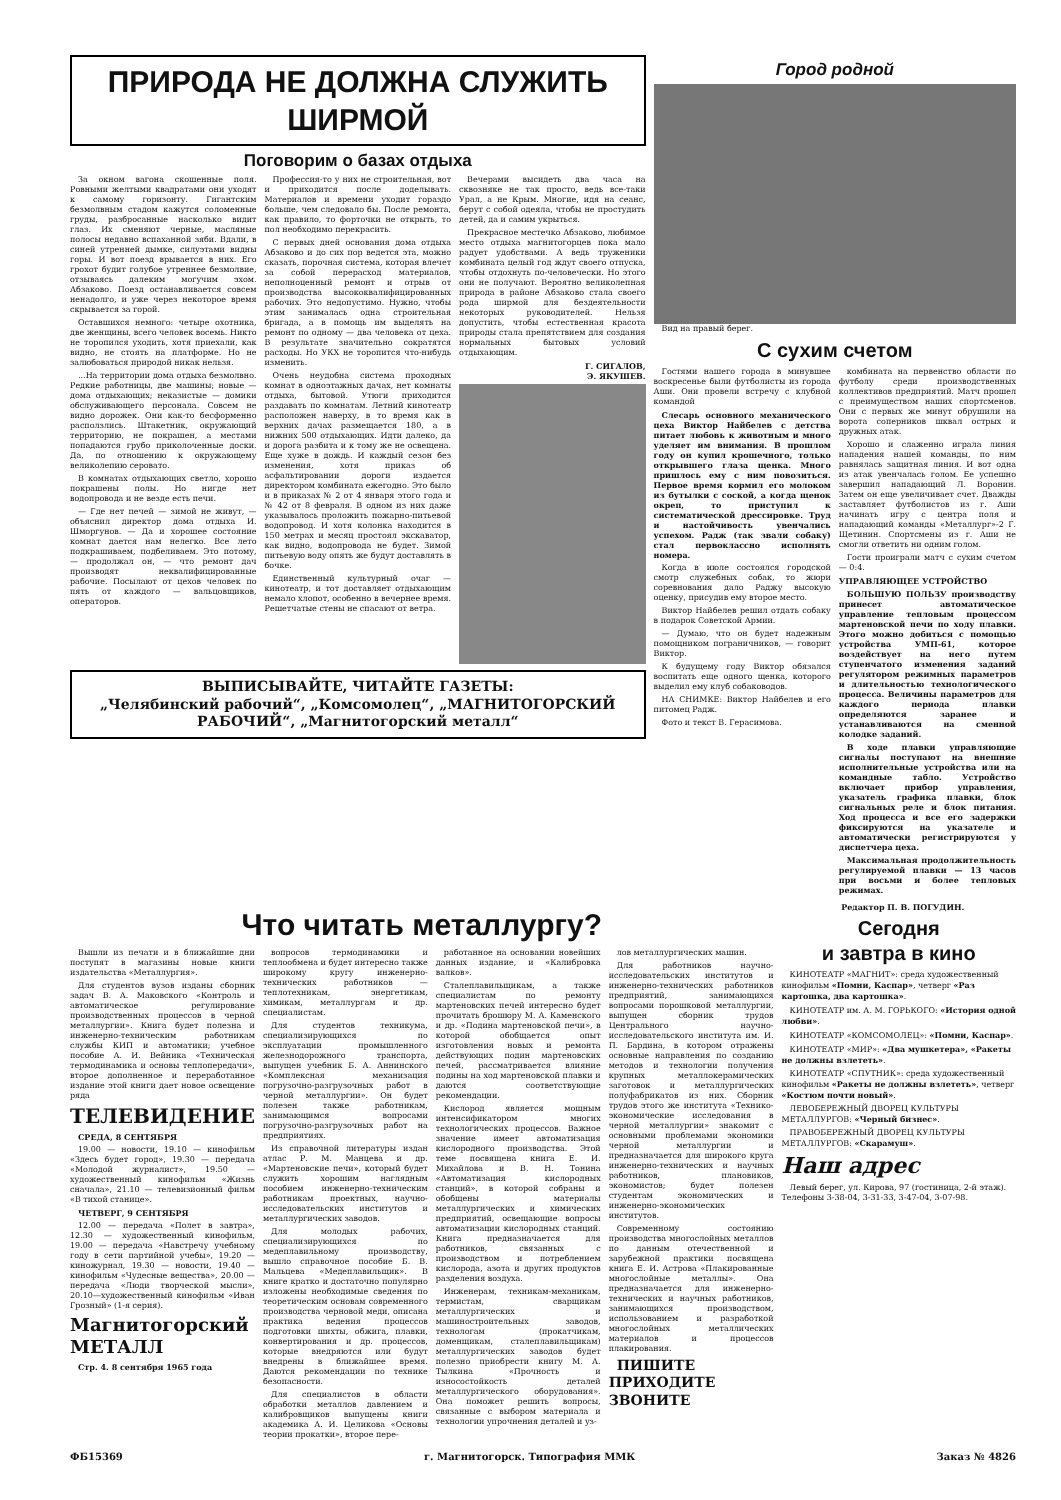ПРИРОДА НЕ ДОЛЖНА СЛУЖИТЬ ШИРМОЙ
Поговорим о базах отдыха
За окном вагона скошенные поля. Ровными желтыми квадратами они уходят к самому горизонту. Гигантским безмолвным стадом кажутся соломенные груды, разбросанные насколько видит глаз. Их сменяют черные, масляные полосы недавно вспаханной зяби. Вдали, в синей утренней дымке, силуэтами видны горы. И вот поезд врывается в них. Его грохот будит голубое утреннее безмолвие, отзываясь далеким могучим эхом. Абзаково. Поезд останавливается совсем ненадолго, и уже через некоторое время скрывается за горой.
Оставшихся немного: четыре охотника, две женщины, всего человек восемь. Никто не торопился уходить, хотя приехали, как видно, не стоять на платформе. Но не залюбоваться природой никак нельзя.
...На территории дома отдыха безмолвно. Редкие работницы, две машины; новые — дома отдыхающих; неказистые — домики обслуживающего персонала. Совсем не видно дорожек. Они как-то бесформенно расползлись. Штакетник, окружающий территорию, не покрашен, а местами попадаются грубо приколоченные доски. Да, по отношению к окружающему великолепию серовато.
В комнатах отдыхающих светло, хорошо покрашены полы. Но нигде нет водопровода и не везде есть печи.
— Где нет печей — зимой не живут, — объяснил директор дома отдыха И. Шморгунов. — Да и хорошее состояние комнат дается нам нелегко. Все лето подкрашиваем, подбеливаем. Это потому, — продолжал он, — что ремонт дач производят неквалифицированные рабочие. Посылают от цехов человек по пять от каждого — вальцовщиков, операторов.
Профессия-то у них не строительная, вот и приходится после доделывать. Материалов и времени уходит гораздо больше, чем следовало бы. После ремонта, как правило, то форточки не открыть, то пол необходимо перекрасить.
С первых дней основания дома отдыха Абзаково и до сих пор ведется эта, можно сказать, порочная система, которая влечет за собой перерасход материалов, неполноценный ремонт и отрыв от производства высококвалифицированных рабочих. Это недопустимо. Нужно, чтобы этим занималась одна строительная бригада, а в помощь им выделять на ремонт по одному — два человека от цеха. В результате значительно сократятся расходы. Но УКХ не торопится что-нибудь изменить.
Очень неудобна система проходных комнат в одноэтажных дачах, нет комнаты отдыха, бытовой. Утюги приходится раздавать по комнатам. Летний кинотеатр расположен наверху, в то время как в верхних дачах размещается 180, а в нижних 500 отдыхающих. Идти далеко, да и дорога разбита и к тому же не освещена. Еще хуже в дождь. И каждый сезон без изменения, хотя приказ об асфальтировании дороги издается директором комбината ежегодно. Это было и в приказах № 2 от 4 января этого года и № 42 от 8 февраля. В одном из них даже указывалось проложить пожарно-питьевой водопровод. И хотя колонка находится в 150 метрах и месяц простоял экскаватор, как видно, водопровода не будет. Зимой питьевую воду опять же будут доставлять в бочке.
Единственный культурный очаг — кинотеатр, и тот доставляет отдыхающим немало хлопот, особенно в вечернее время. Решетчатые стены не спасают от ветра.
Вечерами высидеть два часа на сквозняке не так просто, ведь все-таки Урал, а не Крым. Многие, идя на сеанс, берут с собой одеяла, чтобы не простудить детей, да и самим укрыться.
Прекрасное местечко Абзаково, любимое место отдыха магнитогорцев пока мало радует удобствами. А ведь труженики комбината целый год ждут своего отпуска, чтобы отдохнуть по-человечески. Но этого они не получают. Вероятно великолепная природа в районе Абзаково стала своего рода ширмой для бездеятельности некоторых руководителей. Нельзя допустить, чтобы естественная красота природы стала препятствием для создания нормальных бытовых условий отдыхающим.
Г. СИГАЛОВ,
Э. ЯКУШЕВ.
ВЫПИСЫВАЙТЕ, ЧИТАЙТЕ ГАЗЕТЫ:
„Челябинский рабочий“, „Комсомолец“, „МАГНИТОГОРСКИЙ РАБОЧИЙ“, „Магнитогорский металл“
Город родной
Вид на правый берег.
С сухим счетом
Гостями нашего города в минувшее воскресенье были футболисты из города Аши. Они провели встречу с клубной командой
Слесарь основного механического цеха Виктор Найбелев с детства питает любовь к животным и много уделяет им внимания. В прошлом году он купил крошечного, только открывшего глаза щенка. Много пришлось ему с ним повозиться. Первое время кормил его молоком из бутылки с соской, а когда щенок окреп, то приступил к систематической дрессировке. Труд и настойчивость увенчались успехом. Радж (так звали собаку) стал первоклассно исполнять номера.
Когда в июле состоялся городской смотр служебных собак, то жюри соревнования дало Раджу высокую оценку, присудив ему второе место.
Виктор Найбелев решил отдать собаку в подарок Советской Армии.
— Думаю, что он будет надежным помощником пограничников, — говорит Виктор.
К будущему году Виктор обязался воспитать еще одного щенка, которого выделил ему клуб собаководов.
НА СНИМКЕ: Виктор Найбелев и его питомец Радж.
Фото и текст В. Герасимова.
комбината на первенство области по футболу среди производственных коллективов предприятий. Матч прошел с преимуществом наших спортсменов. Они с первых же минут обрушили на ворота соперников шквал острых и дружных атак.
Хорошо и слаженно играла линия нападения нашей команды, по ним равнялась защитная линия. И вот одна из атак увенчалась голом. Ее успешно завершил нападающий Л. Воронин. Затем он еще увеличивает счет. Дважды заставляет футболистов из г. Аши начинать игру с центра поля и нападающий команды «Металлург»-2 Г. Щетинин. Спортсмены из г. Аши не смогли ответить ни одним голом.
Гости проиграли матч с сухим счетом — 0:4.
УПРАВЛЯЮЩЕЕ УСТРОЙСТВО
БОЛЬШУЮ ПОЛЬЗУ производству принесет автоматическое управление тепловым процессом мартеновской печи по ходу плавки. Этого можно добиться с помощью устройства УМП-61, которое воздействует на него путем ступенчатого изменения заданий регулятором режимных параметров и длительностью технологического процесса. Величины параметров для каждого периода плавки определяются заранее и устанавливаются на сменной колодке заданий.
В ходе плавки управляющие сигналы поступают на внешние исполнительные устройства или на командные табло. Устройство включает прибор управления, указатель графика плавки, блок сигнальных реле и блок питания. Ход процесса и все его задержки фиксируются на указателе и автоматически регистрируются у диспетчера цеха.
Максимальная продолжительность регулируемой плавки — 13 часов при восьми и более тепловых режимах.
Что читать металлургу?
Вышли из печати и в ближайшие дни поступят в магазины новые книги издательства «Металлургия».
Для студентов вузов изданы сборник задач В. А. Маковского «Контроль и автоматическое регулирование производственных процессов в черной металлургии». Книга будет полезна и инженерно-техническим работникам службы КИП и автоматики; учебное пособие А. И. Вейника «Техническая термодинамика и основы теплопередачи», второе дополненное и переработанное издание этой книги дает новое освещение ряда
ТЕЛЕВИДЕНИЕ
СРЕДА, 8 СЕНТЯБРЯ
19.00 — новости, 19.10 — кинофильм «Здесь будет город», 19.30 — передача «Молодой журналист», 19.50 — художественный кинофильм «Жизнь сначала», 21.10 — телевизионный фильм «В тихой станице».
ЧЕТВЕРГ, 9 СЕНТЯБРЯ
12.00 — передача «Полет в завтра», 12.30 — художественный кинофильм, 19.00 — передача «Навстречу учебному году в сети партийной учебы», 19.20 — киножурнал, 19.30 — новости, 19.40 — кинофильм «Чудесные вещества», 20.00 — передача «Люди творческой мысли», 20.10—художественный кинофильм «Иван Грозный» (1-я серия).
Магнитогорский МЕТАЛЛ
Стр. 4. 8 сентября 1965 года
вопросов термодинамики и теплообмена и будет интересно также широкому кругу инженерно-технических работников — теплотехникам, энергетикам, химикам, металлургам и др. специалистам.
Для студентов техникума, специализирующихся по эксплуатации промышленного железнодорожного транспорта, выпущен учебник Б. А. Аннинского «Комплексная механизация погрузочно-разгрузочных работ в черной металлургии». Он будет полезен также работникам, занимающимся вопросами погрузочно-разгрузочных работ на предприятиях.
Из справочной литературы издан атлас Р. М. Манцева и др. «Мартеновские печи», который будет служить хорошим наглядным пособием инженерно-техническим работникам проектных, научно-исследовательских институтов и металлургических заводов.
Для молодых рабочих, специализирующихся по медеплавильному производству, вышло справочное пособие Б. В. Мальцева «Медеплавильщик». В книге кратко и достаточно популярно изложены необходимые сведения по теоретическим основам современного производства черновой меди, описана практика ведения процессов подготовки шихты, обжига, плавки, конвертирования и др. процессов, которые внедряются или будут внедрены в ближайшее время. Даются рекомендации по технике безопасности.
Для специалистов в области обработки металлов давлением и калибровщиков выпущены книги академика А. И. Целикова «Основы теории прокатки», второе пере-
работанное на основании новейших данных издание, и «Калибровка валков».
Сталеплавильщикам, а также специалистам по ремонту мартеновских печей интересно будет прочитать брошюру М. А. Каменского и др. «Подина мартеновской печи», в которой обобщается опыт изготовления новых и ремонта действующих подин мартеновских печей, рассматривается влияние подины на ход мартеновской плавки и даются соответствующие рекомендации.
Кислород является мощным интенсификатором многих технологических процессов. Важное значение имеет автоматизация кислородного производства. Этой теме посвящена книга Е. И. Михайлова и В. Н. Тонина «Автоматизация кислородных станций», в которой собраны и обобщены материалы металлургических и химических предприятий, освещающие вопросы автоматизации кислородных станций. Книга предназначается для работников, связанных с производством и потреблением кислорода, азота и других продуктов разделения воздуха.
Инженерам, техникам-механикам, термистам, сварщикам металлургических и машиностроительных заводов, технологам (прокатчикам, доменщикам, сталеплавильщикам) металлургических заводов будет полезно приобрести книгу М. А. Тылкина «Прочность и износостойкость деталей металлургического оборудования». Она поможет решить вопросы, связанные с выбором материала и технологии упрочнения деталей и уз-
лов металлургических машин.
Для работников научно-исследовательских институтов и инженерно-технических работников предприятий, занимающихся вопросами порошковой металлургии, выпущен сборник трудов Центрального научно-исследовательского института им. И. П. Бардина, в котором отражены основные направления по созданию методов и технологии получения крупных металлокерамических заготовок и металлургических полуфабрикатов из них. Сборник трудов этого же института «Технико-экономические исследования в черной металлургии» знакомит с основными проблемами экономики черной металлургии и предназначается для широкого круга инженерно-технических и научных работников, плановиков, экономистов; будет полезен студентам экономических и инженерно-экономических институтов.
Современному состоянию производства многослойных металлов по данным отечественной и зарубежной практики посвящена книга Е. И. Астрова «Плакированные многослойные металлы». Она предназначается для инженерно-технических и научных работников, занимающихся производством, использованием и разработкой многослойных металлических материалов и процессов плакирования.
ПИШИТЕ ПРИХОДИТЕ ЗВОНИТЕ
Редактор П. В. ПОГУДИН.
Сегодня
и завтра в кино
КИНОТЕАТР «МАГНИТ»: среда художественный кинофильм «Помни, Каспар», четверг «Раз картошка, два картошка».
КИНОТЕАТР им. А. М. ГОРЬКОГО: «История одной любви».
КИНОТЕАТР «КОМСОМОЛЕЦ»: «Помни, Каспар».
КИНОТЕАТР «МИР»: «Два мушкетера», «Ракеты не должны взлететь».
КИНОТЕАТР «СПУТНИК»: среда художественный кинофильм «Ракеты не должны взлететь», четверг «Костюм почти новый».
ЛЕВОБЕРЕЖНЫЙ ДВОРЕЦ КУЛЬТУРЫ МЕТАЛЛУРГОВ: «Черный бизнес».
ПРАВОБЕРЕЖНЫЙ ДВОРЕЦ КУЛЬТУРЫ МЕТАЛЛУРГОВ: «Скарамуш».
Наш адрес
Левый берег, ул. Кирова, 97 (гостиница, 2-й этаж). Телефоны 3-38-04, 3-31-33, 3-47-04, 3-07-98.
ФБ15369 г. Магнитогорск. Типография ММК Заказ № 4826